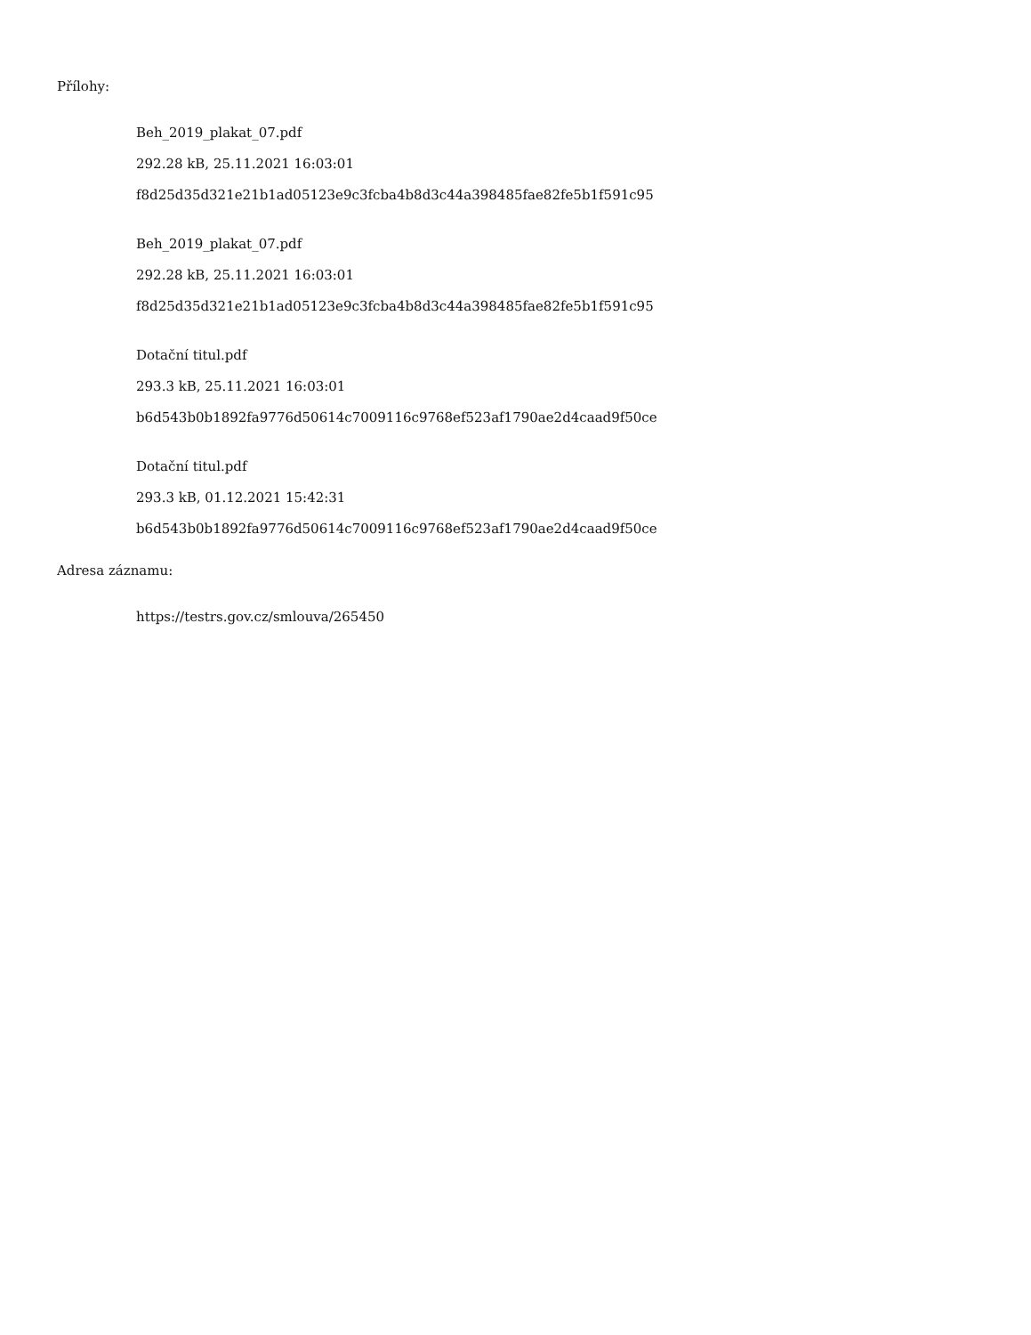Přílohy:
Beh_2019_plakat_07.pdf
292.28 kB, 25.11.2021 16:03:01
f8d25d35d321e21b1ad05123e9c3fcba4b8d3c44a398485fae82fe5b1f591c95
Beh_2019_plakat_07.pdf
292.28 kB, 25.11.2021 16:03:01
f8d25d35d321e21b1ad05123e9c3fcba4b8d3c44a398485fae82fe5b1f591c95
Dotační titul.pdf
293.3 kB, 25.11.2021 16:03:01
b6d543b0b1892fa9776d50614c7009116c9768ef523af1790ae2d4caad9f50ce
Dotační titul.pdf
293.3 kB, 01.12.2021 15:42:31
b6d543b0b1892fa9776d50614c7009116c9768ef523af1790ae2d4caad9f50ce
Adresa záznamu:
https://testrs.gov.cz/smlouva/265450